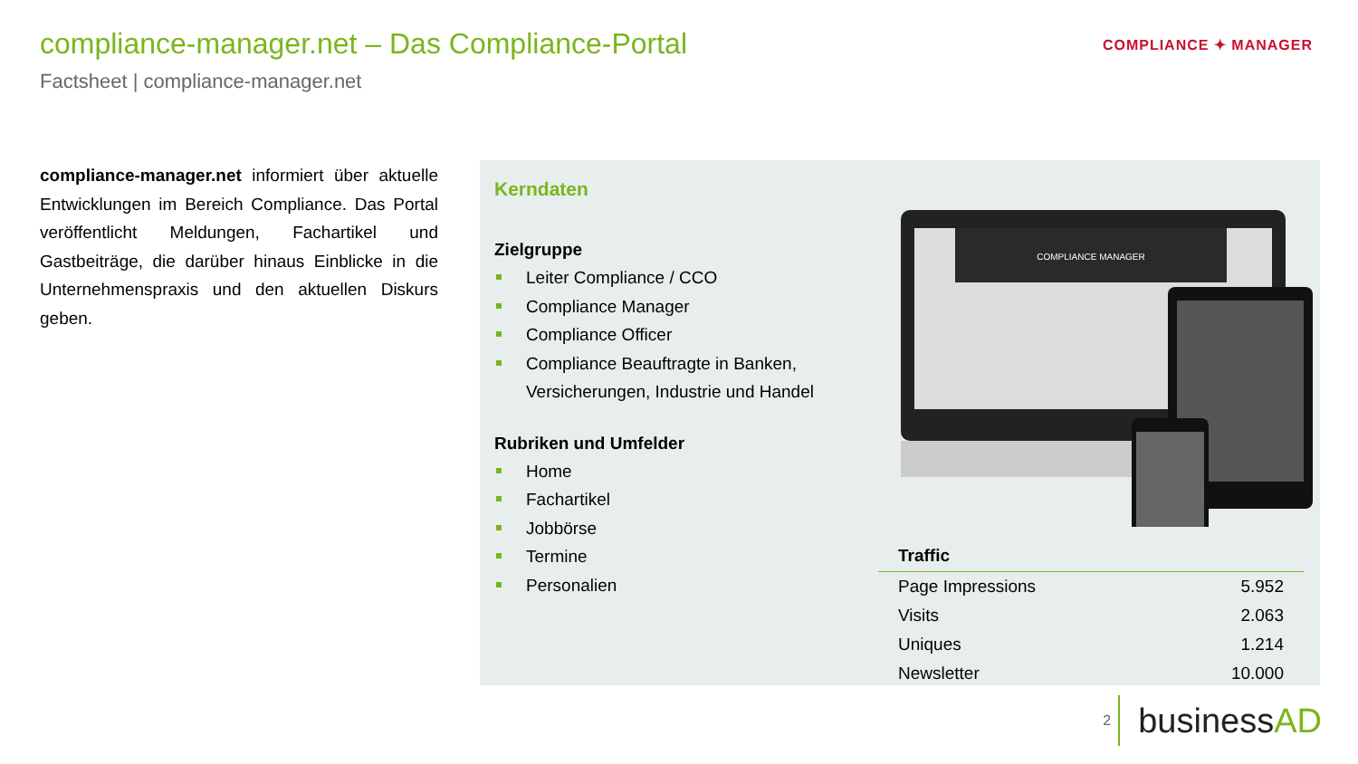compliance-manager.net – Das Compliance-Portal
Factsheet | compliance-manager.net
COMPLIANCE ✦ MANAGER
compliance-manager.net informiert über aktuelle Entwicklungen im Bereich Compliance. Das Portal veröffentlicht Meldungen, Fachartikel und Gastbeiträge, die darüber hinaus Einblicke in die Unternehmenspraxis und den aktuellen Diskurs geben.
Kerndaten
Zielgruppe
Leiter Compliance / CCO
Compliance Manager
Compliance Officer
Compliance Beauftragte in Banken, Versicherungen, Industrie und Handel
Rubriken und Umfelder
Home
Fachartikel
Jobbörse
Termine
Personalien
COMPLIANCE MANAGER
| Traffic | |
| --- | --- |
| Page Impressions | 5.952 |
| Visits | 2.063 |
| Uniques | 1.214 |
| Newsletter | 10.000 |
2
businessAD